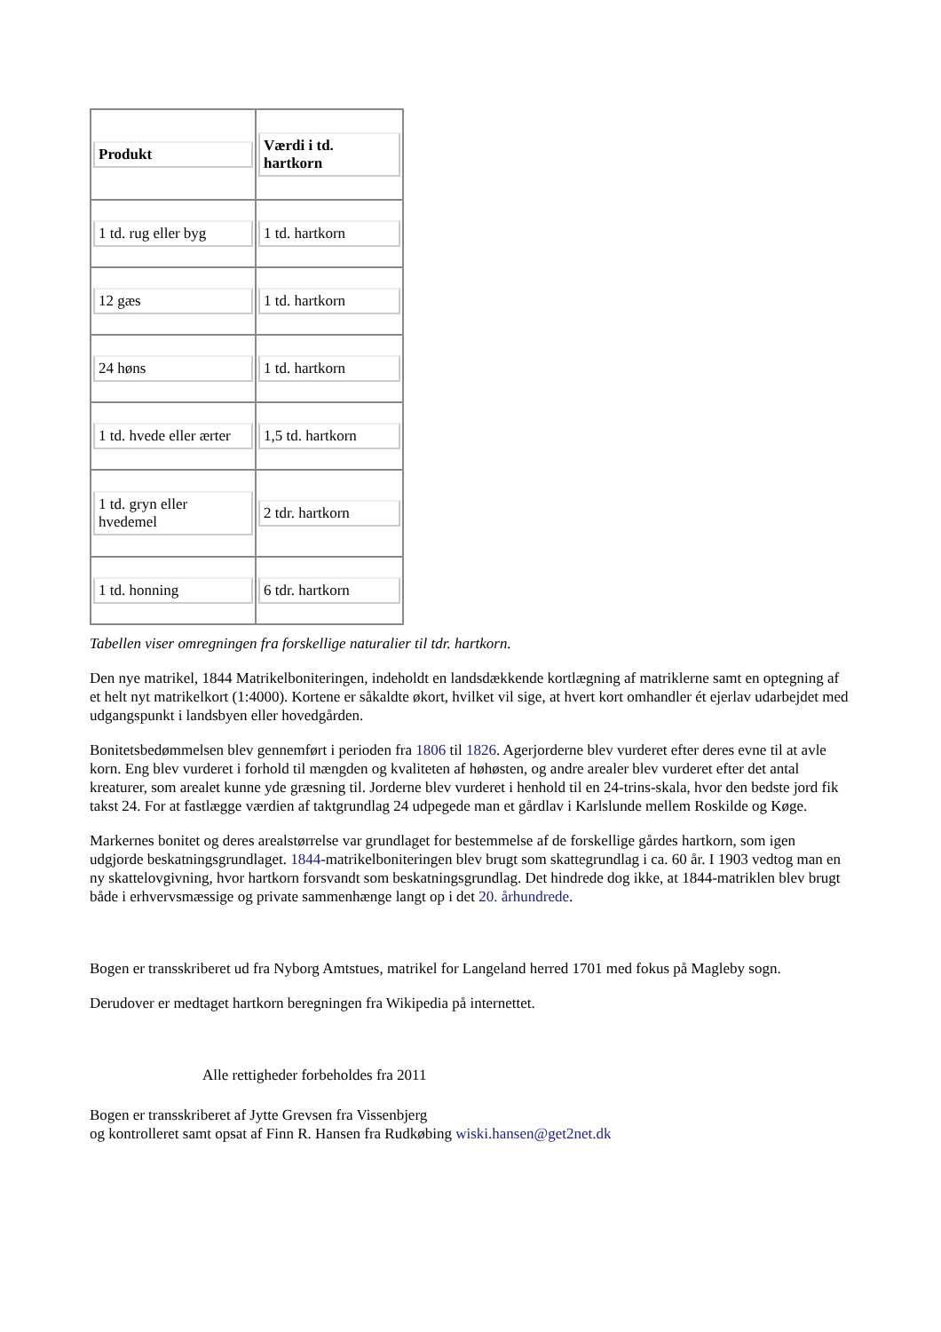| Produkt | Værdi i td. hartkorn |
| --- | --- |
| 1 td. rug eller byg | 1 td. hartkorn |
| 12 gæs | 1 td. hartkorn |
| 24 høns | 1 td. hartkorn |
| 1 td. hvede eller ærter | 1,5 td. hartkorn |
| 1 td. gryn eller hvedemel | 2 tdr. hartkorn |
| 1 td. honning | 6 tdr. hartkorn |
Tabellen viser omregningen fra forskellige naturalier til tdr. hartkorn.
Den nye matrikel, 1844 Matrikelboniteringen, indeholdt en landsdækkende kortlægning af matriklerne samt en optegning af et helt nyt matrikelkort (1:4000). Kortene er såkaldte økort, hvilket vil sige, at hvert kort omhandler ét ejerlav udarbejdet med udgangspunkt i landsbyen eller hovedgården.
Bonitetsbedømmelsen blev gennemført i perioden fra 1806 til 1826. Agerjorderne blev vurderet efter deres evne til at avle korn. Eng blev vurderet i forhold til mængden og kvaliteten af høhøsten, og andre arealer blev vurderet efter det antal kreaturer, som arealet kunne yde græsning til. Jorderne blev vurderet i henhold til en 24-trins-skala, hvor den bedste jord fik takst 24. For at fastlægge værdien af taktgrundlag 24 udpegede man et gårdlav i Karlslunde mellem Roskilde og Køge.
Markernes bonitet og deres arealstørrelse var grundlaget for bestemmelse af de forskellige gårdes hartkorn, som igen udgjorde beskatningsgrundlaget. 1844-matrikelboniteringen blev brugt som skattegrundlag i ca. 60 år. I 1903 vedtog man en ny skattelovgivning, hvor hartkorn forsvandt som beskatningsgrundlag. Det hindrede dog ikke, at 1844-matriklen blev brugt både i erhvervsmæssige og private sammenhænge langt op i det 20. århundrede.
Bogen er transskriberet ud fra Nyborg Amtstues, matrikel for Langeland herred 1701 med fokus på Magleby sogn.
Derudover er medtaget hartkorn beregningen fra Wikipedia på internettet.
Alle rettigheder forbeholdes fra 2011
Bogen er transskriberet af Jytte Grevsen fra Vissenbjerg
og kontrolleret samt opsat af Finn R. Hansen fra Rudkøbing wiski.hansen@get2net.dk